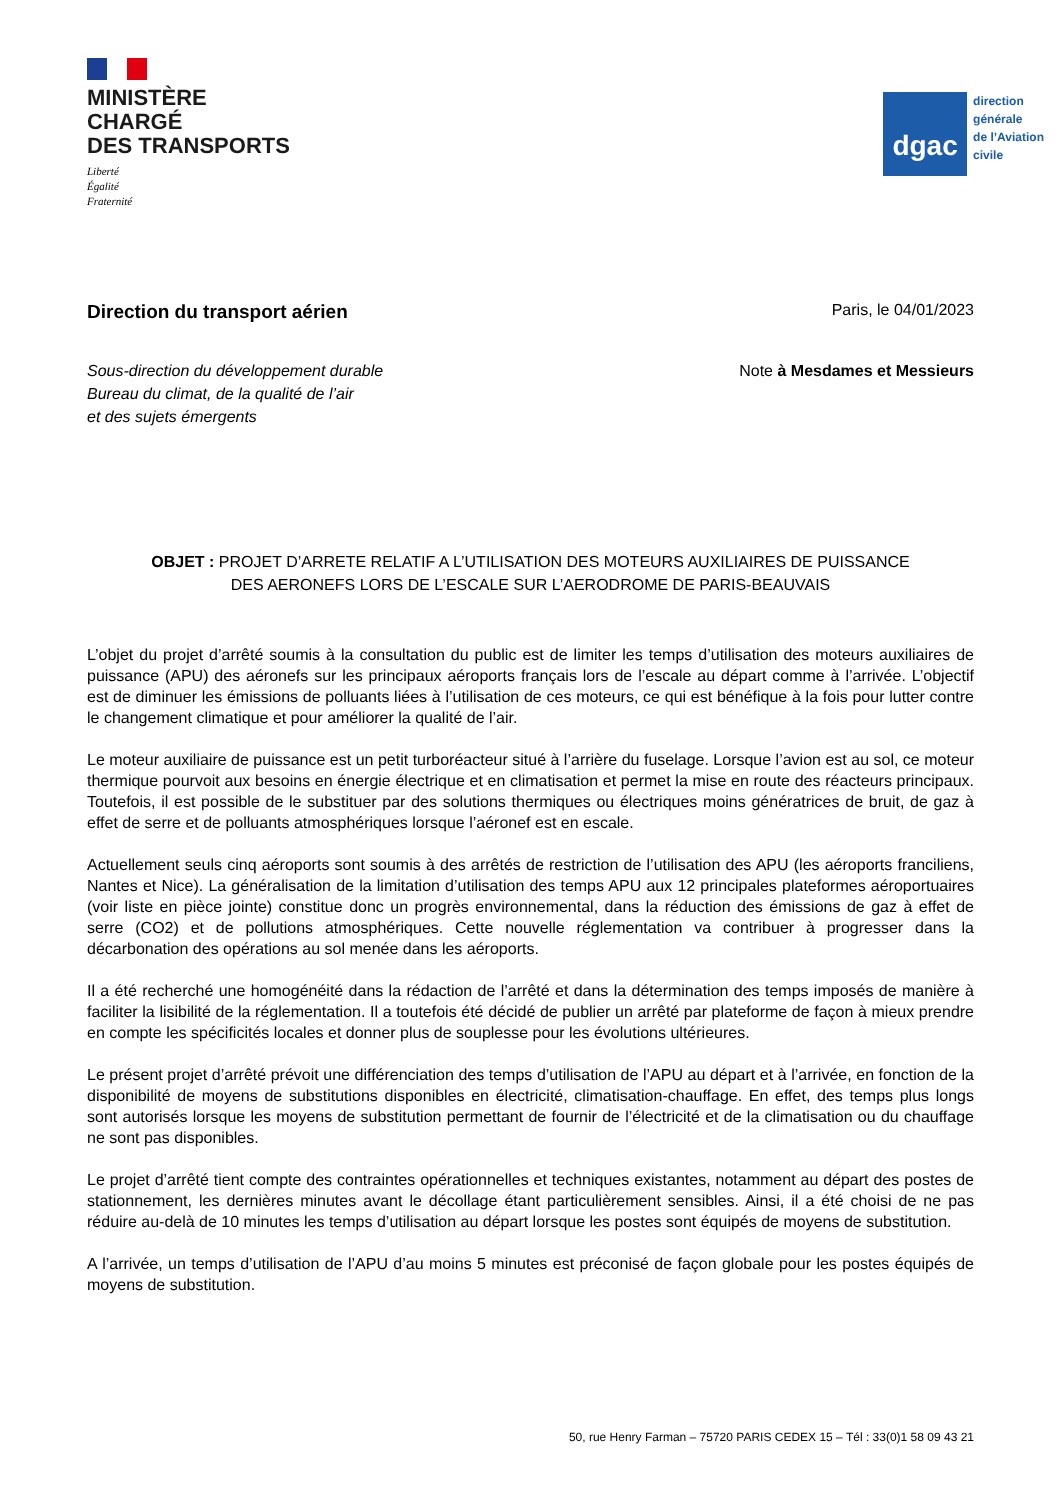MINISTÈRE
CHARGÉ
DES TRANSPORTS
Liberté
Égalité
Fraternité
dgac
direction
générale
de l’Aviation
civile
Direction du transport aérien
Paris, le 04/01/2023
Sous-direction du développement durable
Bureau du climat, de la qualité de l’air
et des sujets émergents
Note à Mesdames et Messieurs
OBJET : PROJET D’ARRETE RELATIF A L’UTILISATION DES MOTEURS AUXILIAIRES DE PUISSANCE
DES AERONEFS LORS DE L’ESCALE SUR L’AERODROME DE PARIS-BEAUVAIS
L’objet du projet d’arrêté soumis à la consultation du public est de limiter les temps d’utilisation des moteurs auxiliaires de puissance (APU) des aéronefs sur les principaux aéroports français lors de l’escale au départ comme à l’arrivée. L’objectif est de diminuer les émissions de polluants liées à l’utilisation de ces moteurs, ce qui est bénéfique à la fois pour lutter contre le changement climatique et pour améliorer la qualité de l’air.
Le moteur auxiliaire de puissance est un petit turboréacteur situé à l’arrière du fuselage. Lorsque l’avion est au sol, ce moteur thermique pourvoit aux besoins en énergie électrique et en climatisation et permet la mise en route des réacteurs principaux. Toutefois, il est possible de le substituer par des solutions thermiques ou électriques moins génératrices de bruit, de gaz à effet de serre et de polluants atmosphériques lorsque l’aéronef est en escale.
Actuellement seuls cinq aéroports sont soumis à des arrêtés de restriction de l’utilisation des APU (les aéroports franciliens, Nantes et Nice). La généralisation de la limitation d’utilisation des temps APU aux 12 principales plateformes aéroportuaires (voir liste en pièce jointe) constitue donc un progrès environnemental, dans la réduction des émissions de gaz à effet de serre (CO2) et de pollutions atmosphériques. Cette nouvelle réglementation va contribuer à progresser dans la décarbonation des opérations au sol menée dans les aéroports.
Il a été recherché une homogénéité dans la rédaction de l’arrêté et dans la détermination des temps imposés de manière à faciliter la lisibilité de la réglementation. Il a toutefois été décidé de publier un arrêté par plateforme de façon à mieux prendre en compte les spécificités locales et donner plus de souplesse pour les évolutions ultérieures.
Le présent projet d’arrêté prévoit une différenciation des temps d’utilisation de l’APU au départ et à l’arrivée, en fonction de la disponibilité de moyens de substitutions disponibles en électricité, climatisation-chauffage. En effet, des temps plus longs sont autorisés lorsque les moyens de substitution permettant de fournir de l’électricité et de la climatisation ou du chauffage ne sont pas disponibles.
Le projet d’arrêté tient compte des contraintes opérationnelles et techniques existantes, notamment au départ des postes de stationnement, les dernières minutes avant le décollage étant particulièrement sensibles. Ainsi, il a été choisi de ne pas réduire au-delà de 10 minutes les temps d’utilisation au départ lorsque les postes sont équipés de moyens de substitution.
A l’arrivée, un temps d’utilisation de l’APU d’au moins 5 minutes est préconisé de façon globale pour les postes équipés de moyens de substitution.
50, rue Henry Farman – 75720 PARIS CEDEX 15 – Tél : 33(0)1 58 09 43 21